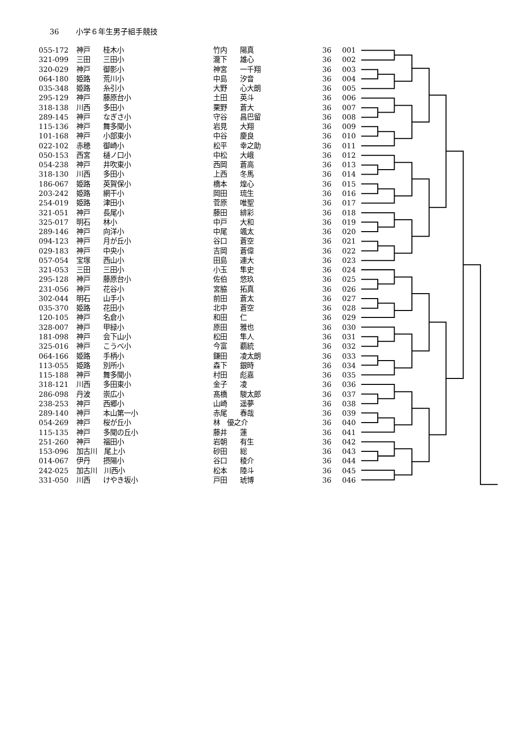36 小学６年生男子組手競技
| 055-172 | 神戸 | 桂木小 | 竹内 | 陽真 | 36 | 001 |
| 321-099 | 三田 | 三田小 | 瀧下 | 雄心 | 36 | 002 |
| 320-029 | 神戸 | 御影小 | 神宮 | 一千翔 | 36 | 003 |
| 064-180 | 姫路 | 荒川小 | 中島 | 汐音 | 36 | 004 |
| 035-348 | 姫路 | 糸引小 | 大野 | 心大朗 | 36 | 005 |
| 295-129 | 神戸 | 藤原台小 | 土田 | 英斗 | 36 | 006 |
| 318-138 | 川西 | 多田小 | 栗野 | 蒼大 | 36 | 007 |
| 289-145 | 神戸 | なぎさ小 | 守谷 | 昌巴留 | 36 | 008 |
| 115-136 | 神戸 | 舞多聞小 | 岩見 | 大翔 | 36 | 009 |
| 101-168 | 神戸 | 小部東小 | 中谷 | 慶良 | 36 | 010 |
| 022-102 | 赤穂 | 御崎小 | 松平 | 幸之助 | 36 | 011 |
| 050-153 | 西宮 | 樋ノ口小 | 中松 | 大峨 | 36 | 012 |
| 054-238 | 神戸 | 井吹東小 | 西岡 | 蒼高 | 36 | 013 |
| 318-130 | 川西 | 多田小 | 上西 | 冬馬 | 36 | 014 |
| 186-067 | 姫路 | 英賀保小 | 橋本 | 煌心 | 36 | 015 |
| 203-242 | 姫路 | 網干小 | 岡田 | 琉生 | 36 | 016 |
| 254-019 | 姫路 | 津田小 | 菅原 | 唯聖 | 36 | 017 |
| 321-051 | 神戸 | 長尾小 | 藤田 | 緋彩 | 36 | 018 |
| 325-017 | 明石 | 林小 | 中戸 | 大和 | 36 | 019 |
| 289-146 | 神戸 | 向洋小 | 中尾 | 颯太 | 36 | 020 |
| 094-123 | 神戸 | 月が丘小 | 谷口 | 蒼空 | 36 | 021 |
| 029-183 | 神戸 | 中央小 | 吉岡 | 蒼偉 | 36 | 022 |
| 057-054 | 宝塚 | 西山小 | 田島 | 連大 | 36 | 023 |
| 321-053 | 三田 | 三田小 | 小玉 | 隼史 | 36 | 024 |
| 295-128 | 神戸 | 藤原台小 | 佐伯 | 悠玖 | 36 | 025 |
| 231-056 | 神戸 | 花谷小 | 宮脇 | 拓真 | 36 | 026 |
| 302-044 | 明石 | 山手小 | 前田 | 蒼太 | 36 | 027 |
| 035-370 | 姫路 | 花田小 | 北中 | 蒼空 | 36 | 028 |
| 120-105 | 神戸 | 名倉小 | 和田 | 仁 | 36 | 029 |
| 328-007 | 神戸 | 甲緑小 | 原田 | 雅也 | 36 | 030 |
| 181-098 | 神戸 | 会下山小 | 松田 | 隼人 | 36 | 031 |
| 325-016 | 神戸 | こうべ小 | 今富 | 覇統 | 36 | 032 |
| 064-166 | 姫路 | 手柄小 | 鎌田 | 凌太朗 | 36 | 033 |
| 113-055 | 姫路 | 別所小 | 森下 | 銀時 | 36 | 034 |
| 115-188 | 神戸 | 舞多聞小 | 村田 | 彪嘉 | 36 | 035 |
| 318-121 | 川西 | 多田東小 | 金子 | 凌 | 36 | 036 |
| 286-098 | 丹波 | 崇広小 | 髙橋 | 駿太郎 | 36 | 037 |
| 238-253 | 神戸 | 西郷小 | 山崎 | 遥夢 | 36 | 038 |
| 289-140 | 神戸 | 本山第一小 | 赤尾 | 春哉 | 36 | 039 |
| 054-269 | 神戸 | 桜が丘小 | 林 優之介 | | 36 | 040 |
| 115-135 | 神戸 | 多聞の丘小 | 藤井 | 蓮 | 36 | 041 |
| 251-260 | 神戸 | 福田小 | 岩朝 | 有生 | 36 | 042 |
| 153-096 | 加古川 尾上小 | | 砂田 | 総 | 36 | 043 |
| 014-067 | 伊丹 | 摂陽小 | 谷口 | 稜介 | 36 | 044 |
| 242-025 | 加古川 川西小 | | 松本 | 陸斗 | 36 | 045 |
| 331-050 | 川西 | けやき坂小 | 戸田 | 琥博 | 36 | 046 |